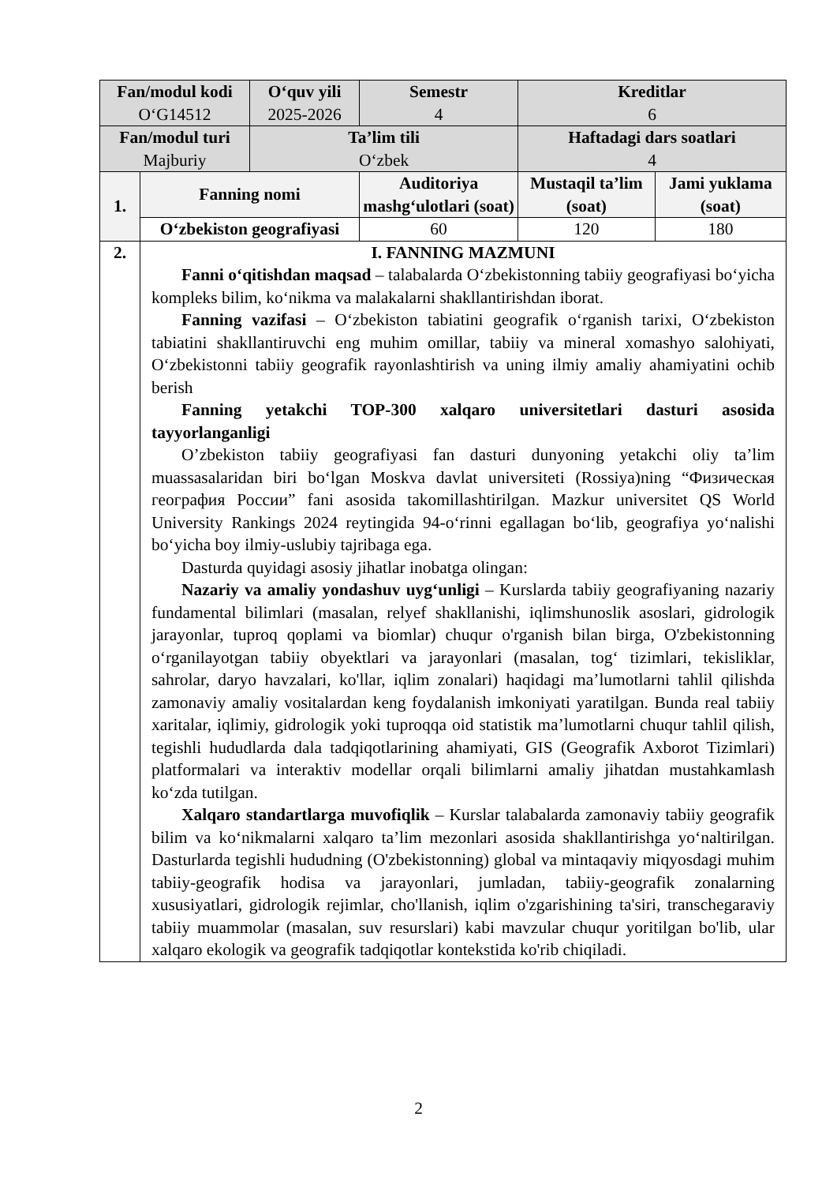| Fan/modul kodi O‘G14512 | | O‘quv yili 2025-2026 | Semestr 4 | Kreditlar 6 | |
| Fan/modul turi Majburiy | | Ta’lim tili O‘zbek | | Haftadagi dars soatlari 4 | |
| 1. | Fanning nomi | | Auditoriya mashg‘ulotlari (soat) | Mustaqil ta’lim (soat) | Jami yuklama (soat) |
| | O‘zbekiston geografiyasi | | 60 | 120 | 180 |
| 2. | I. FANNING MAZMUNI Fanni o‘qitishdan maqsad – talabalarda O‘zbekistonning tabiiy geografiyasi bo‘yicha kompleks bilim, ko‘nikma va malakalarni shakllantirishdan iborat. Fanning vazifasi – O‘zbekiston tabiatini geografik o‘rganish tarixi, O‘zbekiston tabiatini shakllantiruvchi eng muhim omillar, tabiiy va mineral xomashyo salohiyati, O‘zbekistonni tabiiy geografik rayonlashtirish va uning ilmiy amaliy ahamiyatini ochib berish Fanning yetakchi TOP-300 xalqaro universitetlari dasturi asosida tayyorlanganligi O’zbekiston tabiiy geografiyasi fan dasturi dunyoning yetakchi oliy ta’lim muassasalaridan biri bo‘lgan Moskva davlat universiteti (Rossiya)ning “Физическая география России” fani asosida takomillashtirilgan. Mazkur universitet QS World University Rankings 2024 reytingida 94-o‘rinni egallagan bo‘lib, geografiya yo‘nalishi bo‘yicha boy ilmiy-uslubiy tajribaga ega. Dasturda quyidagi asosiy jihatlar inobatga olingan: Nazariy va amaliy yondashuv uyg‘unligi – Kurslarda tabiiy geografiyaning nazariy fundamental bilimlari (masalan, relyef shakllanishi, iqlimshunoslik asoslari, gidrologik jarayonlar, tuproq qoplami va biomlar) chuqur o'rganish bilan birga, O'zbekistonning o‘rganilayotgan tabiiy obyektlari va jarayonlari (masalan, tog‘ tizimlari, tekisliklar, sahrolar, daryo havzalari, ko'llar, iqlim zonalari) haqidagi ma’lumotlarni tahlil qilishda zamonaviy amaliy vositalardan keng foydalanish imkoniyati yaratilgan. Bunda real tabiiy xaritalar, iqlimiy, gidrologik yoki tuproqqa oid statistik ma’lumotlarni chuqur tahlil qilish, tegishli hududlarda dala tadqiqotlarining ahamiyati, GIS (Geografik Axborot Tizimlari) platformalari va interaktiv modellar orqali bilimlarni amaliy jihatdan mustahkamlash ko‘zda tutilgan. Xalqaro standartlarga muvofiqlik – Kurslar talabalarda zamonaviy tabiiy geografik bilim va ko‘nikmalarni xalqaro ta’lim mezonlari asosida shakllantirishga yo‘naltirilgan. Dasturlarda tegishli hududning (O'zbekistonning) global va mintaqaviy miqyosdagi muhim tabiiy-geografik hodisa va jarayonlari, jumladan, tabiiy-geografik zonalarning xususiyatlari, gidrologik rejimlar, cho'llanish, iqlim o'zgarishining ta'siri, transchegaraviy tabiiy muammolar (masalan, suv resurslari) kabi mavzular chuqur yoritilgan bo'lib, ular xalqaro ekologik va geografik tadqiqotlar kontekstida ko'rib chiqiladi. | | | | |
2